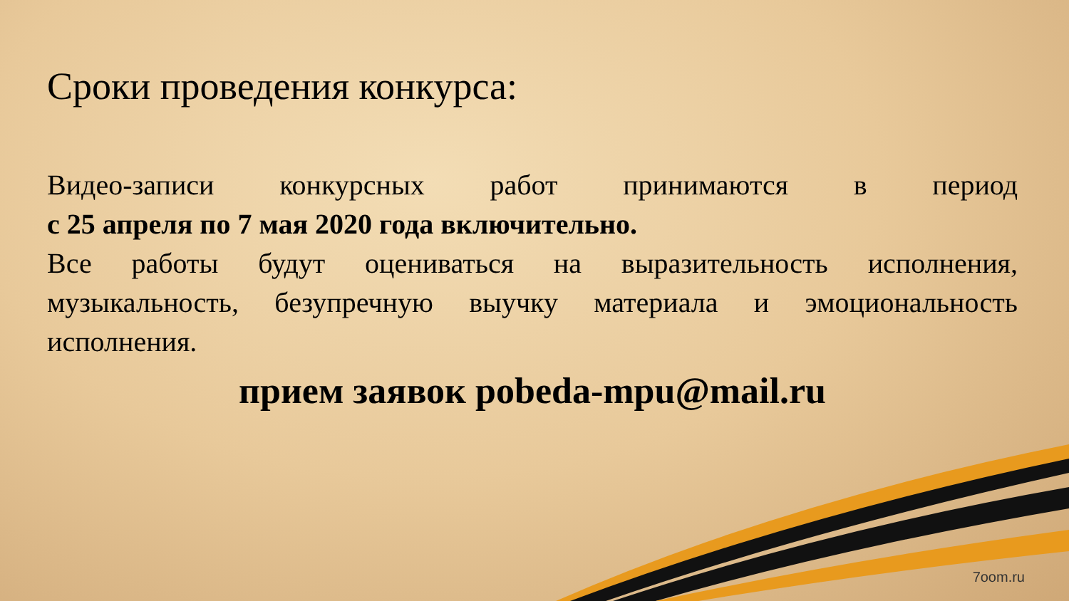Сроки проведения конкурса:
Видео-записи конкурсных работ принимаются в период
с 25 апреля по 7 мая 2020 года включительно.
Все работы будут оцениваться на выразительность исполнения, музыкальность, безупречную выучку материала и эмоциональность
исполнения.
прием заявок pobeda-mpu@mail.ru
7oom.ru